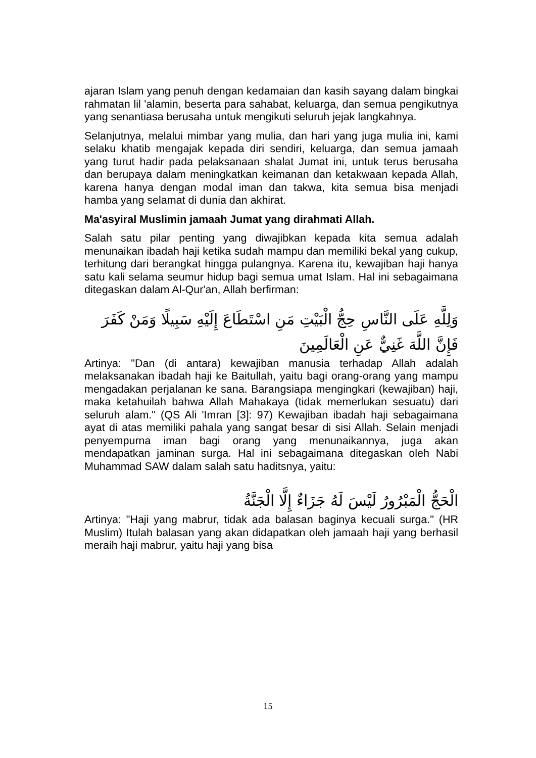ajaran Islam yang penuh dengan kedamaian dan kasih sayang dalam bingkai rahmatan lil 'alamin, beserta para sahabat, keluarga, dan semua pengikutnya yang senantiasa berusaha untuk mengikuti seluruh jejak langkahnya.
Selanjutnya, melalui mimbar yang mulia, dan hari yang juga mulia ini, kami selaku khatib mengajak kepada diri sendiri, keluarga, dan semua jamaah yang turut hadir pada pelaksanaan shalat Jumat ini, untuk terus berusaha dan berupaya dalam meningkatkan keimanan dan ketakwaan kepada Allah, karena hanya dengan modal iman dan takwa, kita semua bisa menjadi hamba yang selamat di dunia dan akhirat.
Ma'asyiral Muslimin jamaah Jumat yang dirahmati Allah.
Salah satu pilar penting yang diwajibkan kepada kita semua adalah menunaikan ibadah haji ketika sudah mampu dan memiliki bekal yang cukup, terhitung dari berangkat hingga pulangnya. Karena itu, kewajiban haji hanya satu kali selama seumur hidup bagi semua umat Islam. Hal ini sebagaimana ditegaskan dalam Al-Qur'an, Allah berfirman:
وَلِلَّهِ عَلَى النَّاسِ حِجُّ الْبَيْتِ مَنِ اسْتَطَاعَ إِلَيْهِ سَبِيلًا وَمَنْ كَفَرَ فَإِنَّ اللَّهَ غَنِيٌّ عَنِ الْعَالَمِينَ
Artinya: "Dan (di antara) kewajiban manusia terhadap Allah adalah melaksanakan ibadah haji ke Baitullah, yaitu bagi orang-orang yang mampu mengadakan perjalanan ke sana. Barangsiapa mengingkari (kewajiban) haji, maka ketahuilah bahwa Allah Mahakaya (tidak memerlukan sesuatu) dari seluruh alam." (QS Ali 'Imran [3]: 97) Kewajiban ibadah haji sebagaimana ayat di atas memiliki pahala yang sangat besar di sisi Allah. Selain menjadi penyempurna iman bagi orang yang menunaikannya, juga akan mendapatkan jaminan surga. Hal ini sebagaimana ditegaskan oleh Nabi Muhammad SAW dalam salah satu haditsnya, yaitu:
الْحَجُّ الْمَبْرُورُ لَيْسَ لَهُ جَزَاءٌ إِلَّا الْجَنَّةُ
Artinya: "Haji yang mabrur, tidak ada balasan baginya kecuali surga." (HR Muslim) Itulah balasan yang akan didapatkan oleh jamaah haji yang berhasil meraih haji mabrur, yaitu haji yang bisa
15